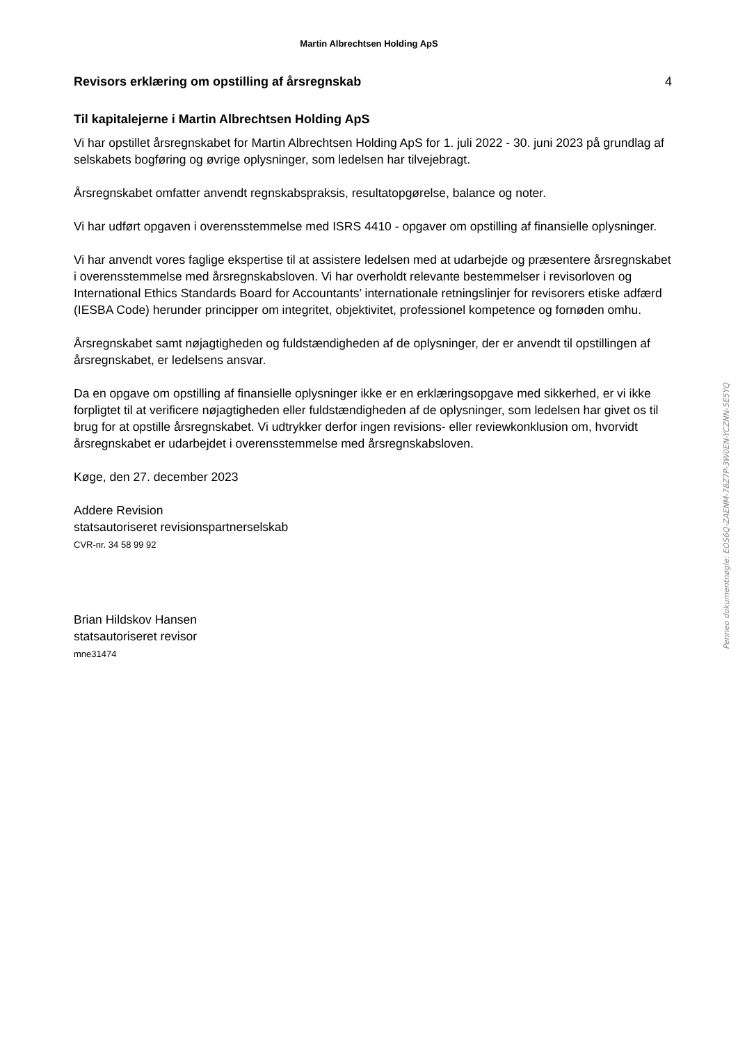Martin Albrechtsen Holding ApS
Revisors erklæring om opstilling af årsregnskab 4
Til kapitalejerne i Martin Albrechtsen Holding ApS
Vi har opstillet årsregnskabet for Martin Albrechtsen Holding ApS for 1. juli 2022 - 30. juni 2023 på grundlag af selskabets bogføring og øvrige oplysninger, som ledelsen har tilvejebragt.
Årsregnskabet omfatter anvendt regnskabspraksis, resultatopgørelse, balance og noter.
Vi har udført opgaven i overensstemmelse med ISRS 4410 - opgaver om opstilling af finansielle oplysninger.
Vi har anvendt vores faglige ekspertise til at assistere ledelsen med at udarbejde og præsentere årsregnskabet i overensstemmelse med årsregnskabsloven. Vi har overholdt relevante bestemmelser i revisorloven og International Ethics Standards Board for Accountants’ internationale retningslinjer for revisorers etiske adfærd (IESBA Code) herunder principper om integritet, objektivitet, professionel kompetence og fornøden omhu.
Årsregnskabet samt nøjagtigheden og fuldstændigheden af de oplysninger, der er anvendt til opstillingen af årsregnskabet, er ledelsens ansvar.
Da en opgave om opstilling af finansielle oplysninger ikke er en erklæringsopgave med sikkerhed, er vi ikke forpligtet til at verificere nøjagtigheden eller fuldstændigheden af de oplysninger, som ledelsen har givet os til brug for at opstille årsregnskabet. Vi udtrykker derfor ingen revisions- eller reviewkonklusion om, hvorvidt årsregnskabet er udarbejdet i overensstemmelse med årsregnskabsloven.
Køge, den 27. december 2023
Addere Revision
statsautoriseret revisionspartnerselskab
CVR-nr. 34 58 99 92
Brian Hildskov Hansen
statsautoriseret revisor
mne31474
Penneo dokumentnøgle: EOS6Q-ZAENM-78Z7P-3W0EN-YCZNN-5E5YQ